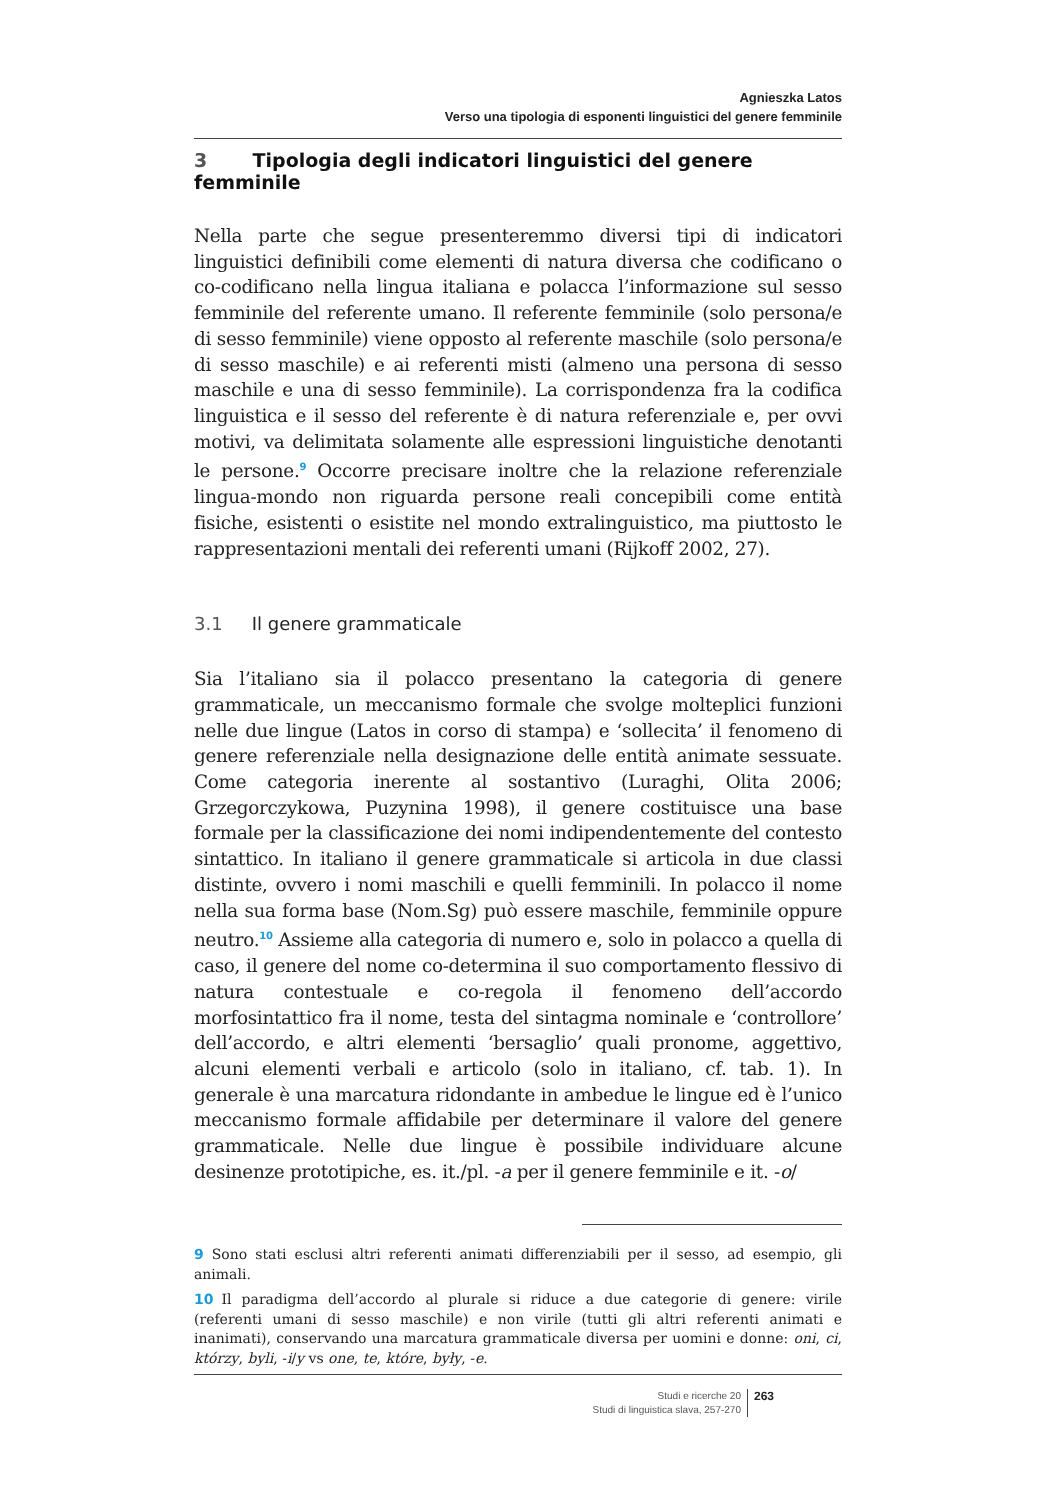Agnieszka Latos
Verso una tipologia di esponenti linguistici del genere femminile
3 Tipologia degli indicatori linguistici del genere femminile
Nella parte che segue presenteremmo diversi tipi di indicatori linguistici definibili come elementi di natura diversa che codificano o co-codificano nella lingua italiana e polacca l’informazione sul sesso femminile del referente umano. Il referente femminile (solo persona/e di sesso femminile) viene opposto al referente maschile (solo persona/e di sesso maschile) e ai referenti misti (almeno una persona di sesso maschile e una di sesso femminile). La corrispondenza fra la codifica linguistica e il sesso del referente è di natura referenziale e, per ovvi motivi, va delimitata solamente alle espressioni linguistiche denotanti le persone.<sup>9</sup> Occorre precisare inoltre che la relazione referenziale lingua-mondo non riguarda persone reali concepibili come entità fisiche, esistenti o esistite nel mondo extralinguistico, ma piuttosto le rappresentazioni mentali dei referenti umani (Rijkoff 2002, 27).
3.1 Il genere grammaticale
Sia l’italiano sia il polacco presentano la categoria di genere grammaticale, un meccanismo formale che svolge molteplici funzioni nelle due lingue (Latos in corso di stampa) e ‘sollecita’ il fenomeno di genere referenziale nella designazione delle entità animate sessuate. Come categoria inerente al sostantivo (Luraghi, Olita 2006; Grzegorczykowa, Puzynina 1998), il genere costituisce una base formale per la classificazione dei nomi indipendentemente del contesto sintattico. In italiano il genere grammaticale si articola in due classi distinte, ovvero i nomi maschili e quelli femminili. In polacco il nome nella sua forma base (Nom.Sg) può essere maschile, femminile oppure neutro.<sup>10</sup> Assieme alla categoria di numero e, solo in polacco a quella di caso, il genere del nome co-determina il suo comportamento flessivo di natura contestuale e co-regola il fenomeno dell’accordo morfosintattico fra il nome, testa del sintagma nominale e ‘controllore’ dell’accordo, e altri elementi ‘bersaglio’ quali pronome, aggettivo, alcuni elementi verbali e articolo (solo in italiano, cf. tab. 1). In generale è una marcatura ridondante in ambedue le lingue ed è l’unico meccanismo formale affidabile per determinare il valore del genere grammaticale. Nelle due lingue è possibile individuare alcune desinenze prototipiche, es. it./pl. -a per il genere femminile e it. -o/
9 Sono stati esclusi altri referenti animati differenziabili per il sesso, ad esempio, gli animali.
10 Il paradigma dell’accordo al plurale si riduce a due categorie di genere: virile (referenti umani di sesso maschile) e non virile (tutti gli altri referenti animati e inanimati), conservando una marcatura grammaticale diversa per uomini e donne: oni, ci, którzy, byli, -i/y vs one, te, które, były, -e.
Studi e ricerche 20
Studi di linguistica slava, 257-270
263